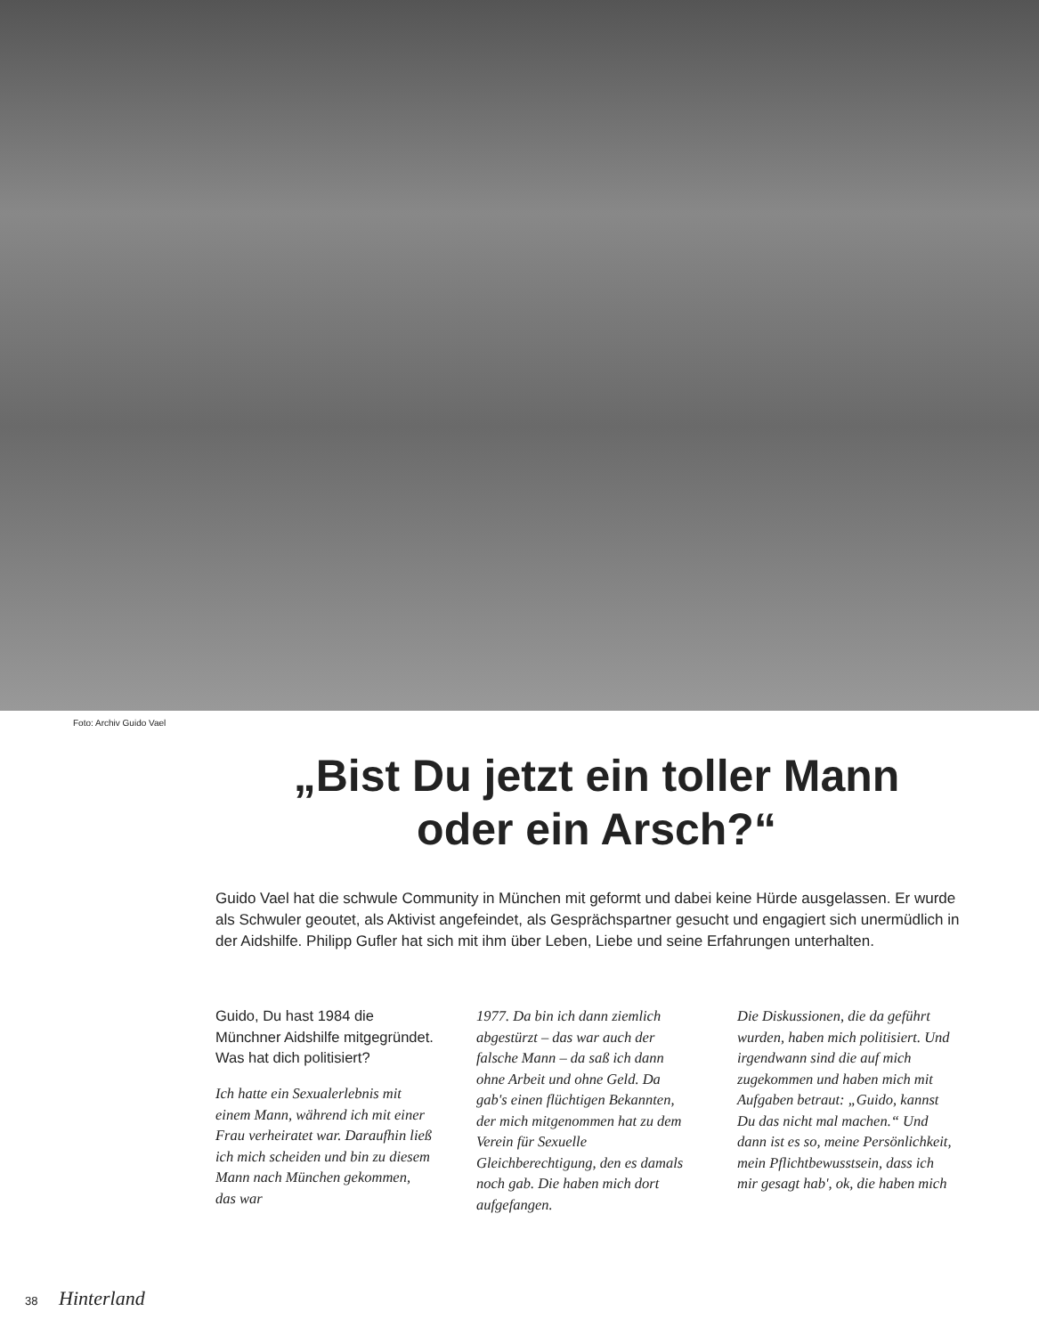Foto: Archiv Guido Vael
„Bist Du jetzt ein toller Mann oder ein Arsch?“
Guido Vael hat die schwule Community in München mit geformt und dabei keine Hürde ausgelassen. Er wurde als Schwuler geoutet, als Aktivist angefeindet, als Gesprächspartner gesucht und engagiert sich unermüdlich in der Aidshilfe. Philipp Gufler hat sich mit ihm über Leben, Liebe und seine Erfahrungen unterhalten.
Guido, Du hast 1984 die Münchner Aidshilfe mitgegründet. Was hat dich politisiert?
Ich hatte ein Sexualerlebnis mit einem Mann, während ich mit einer Frau verheiratet war. Daraufhin ließ ich mich scheiden und bin zu diesem Mann nach München gekommen, das war
1977. Da bin ich dann ziemlich abgestürzt – das war auch der falsche Mann – da saß ich dann ohne Arbeit und ohne Geld. Da gab's einen flüchtigen Bekannten, der mich mitgenommen hat zu dem Verein für Sexuelle Gleichberechtigung, den es damals noch gab. Die haben mich dort aufgefangen.
Die Diskussionen, die da geführt wurden, haben mich politisiert. Und irgendwann sind die auf mich zugekommen und haben mich mit Aufgaben betraut: „Guido, kannst Du das nicht mal machen.“ Und dann ist es so, meine Persönlichkeit, mein Pflichtbewusstsein, dass ich mir gesagt hab', ok, die haben mich
38 Hinterland